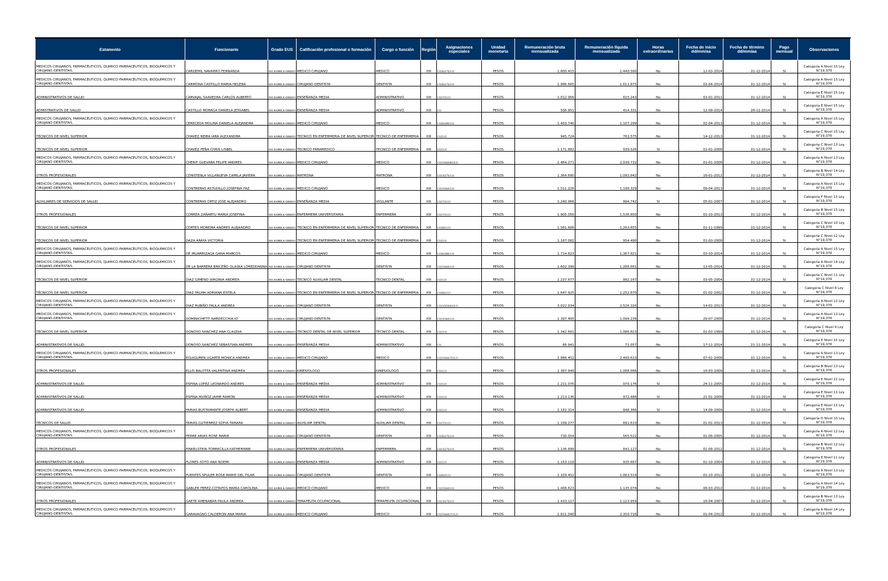| Estamento | Funcionario | Grado EUS | Calificación profesional o formación | Cargo o función | Región | Asignaciones especiales | Unidad monetaria | Remuneración bruta mensualizada | Remuneración líquida mensualizada | Horas extraordinarias | Fecha de inicio dd/mm/aa | Fecha de término dd/mm/aa | Pago mensual | Observaciones |
| --- | --- | --- | --- | --- | --- | --- | --- | --- | --- | --- | --- | --- | --- | --- |
| MEDICOS CIRUJANOS, FARMACÉUTICOS, QUIMICO-FARMACÉUTICOS, BIOQUÍMICOS Y CIRUJANO-DENTISTAS. | CARDEMIL NAVARRO FERNANDA | NO ASIMILA GRADO | MEDICO CIRUJANO | MEDICO | XIII | (1)(6)(7)(12) | PESOS | 1.800.415 | 1.440.580 | No | 12-03-2014 | 31-12-2014 | SI | Categoría A Nivel 15 Ley N°19,378 |
| MEDICOS CIRUJANOS, FARMACÉUTICOS, QUIMICO-FARMACÉUTICOS, BIOQUÍMICOS Y CIRUJANO-DENTISTAS. | CARMONA CASTILLO MARIA HELENA | NO ASIMILA GRADO | CIRUJANO DENTISTA | DENTISTA | XIII | (1)(6)(7)(12) | PESOS | 1.986.605 | 1.611.875 | No | 03-04-2014 | 31-12-2014 | SI | Categoría A Nivel 15 Ley N°19,378 |
| ADMINISTRATIVOS DE SALUD | CARVAJAL SAAVEDRA CARLOS ALBERTO | NO ASIMILA GRADO | ENSEÑANZA MEDIA | ADMINISTRATIVO | XIII | (1)(7)(12) | PESOS | 1.012.956 | 815.243 | No | 03-01-2011 | 31-12-2014 | SI | Categoría E Nivel 15 Ley N°19,378 |
| ADMISTRATIVOS DE SALUD | CASTILLO MORAGA DANIELA JESSABEL | NO ASIMILA GRADO | ENSEÑANZA MEDIA | ADMINISTRATIVO | XIII | (1) | PESOS | 506.951 | 414.331 | No | 12-09-2014 | 28-11-2014 | SI | Categoría E Nivel 15 Ley N°19,378 |
| MEDICOS CIRUJANOS, FARMACÉUTICOS, QUIMICO-FARMACÉUTICOS, BIOQUÍMICOS Y CIRUJANO-DENTISTAS. | CERECEDA MOLINA DANIELA ALEJANDRA | NO ASIMILA GRADO | MEDICO CIRUJANO | MEDICO | XIII | (1)(6)(8)(12) | PESOS | 1.403.746 | 1.107.299 | No | 02-04-2013 | 31-12-2014 | SI | Categoría A Nivel 15 Ley N°19,378 |
| TÉCNICOS DE NIVEL SUPERIOR | CHAVEZ NEIRA IARA ALEXANDRA | NO ASIMILA GRADO | TECNICO EN ENFERMERIA DE NIVEL SUPERIOR | TECNICO DE ENFERMERIA | XIII | (1)(12) | PESOS | 945.724 | 763.575 | No | 14-12-2013 | 31-12-2014 | SI | Categoría C Nivel 15 Ley N°19,378 |
| TÉCNICOS DE NIVEL SUPERIOR | CHAVEZ PEÑA CHRIS LISBEL | NO ASIMILA GRADO | TECNICO PARAMEDICO | TECNICO DE ENFERMERIA | XIII | (1)(12) | PESOS | 1.171.882 | 939.526 | SI | 01-01-2008 | 31-12-2014 | SI | Categoría C Nivel 13 Ley N°19,378 |
| MEDICOS CIRUJANOS, FARMACÉUTICOS, QUIMICO-FARMACÉUTICOS, BIOQUÍMICOS Y CIRUJANO-DENTISTAS. | CHERIT GUEVARA FELIPE ANDRES | NO ASIMILA GRADO | MEDICO CIRUJANO | MEDICO | XIII | (1)(3)(6)(8)(12) | PESOS | 2.464.271 | 2.039.732 | No | 01-01-2008 | 31-12-2014 | SI | Categoría A Nivel 13 Ley N°19,378 |
| OTROS PROFESIONALES | CONSTENLA VILLANUEVA CAMILA JAVIERA | NO ASIMILA GRADO | MATRONA | MATRONA | XIII | (1)(3)(7)(12) | PESOS | 1.364.690 | 1.093.842 | No | 16-01-2012 | 31-12-2014 | SI | Categoría B Nivel 14 Ley N°19,378 |
| MEDICOS CIRUJANOS, FARMACÉUTICOS, QUIMICO-FARMACÉUTICOS, BIOQUÍMICOS Y CIRUJANO-DENTISTAS. | CONTRERAS ASTUDILLO JOSEFINA PAZ | NO ASIMILA GRADO | MEDICO CIRUJANO | MEDICO | XIII | (1)(3)(6)(12) | PESOS | 1.511.226 | 1.198.329 | No | 09-04-2013 | 31-12-2014 | SI | Categoría A Nivel 15 Ley N°19,378 |
| AUXILIARES DE SERVICIOS DE SALUD | CONTRERAS ORTIZ JOSE ALEJANDRO | NO ASIMILA GRADO | ENSEÑANZA MEDIA | VIGILANTE | XIII | (1)(7)(12) | PESOS | 1.240.966 | 994.742 | SI | 05-01-2007 | 31-12-2014 | SI | Categoría F Nivel 13 Ley N°19,378 |
| OTROS PROFESIONALES | CORREA ZAÑARTU MARIA JOSEFINA | NO ASIMILA GRADO | ENFERMERA UNIVERSITARIA | ENFERMERA | XIII | (1)(7)(12) | PESOS | 1.905.056 | 1.536.850 | No | 01-10-2013 | 31-12-2014 | SI | Categoría B Nivel 15 Ley N°19,378 |
| TÉCNICOS DE NIVEL SUPERIOR | CORTES MOREIRA ANDRES ALEJANDRO | NO ASIMILA GRADO | TECNICO EN ENFERMERIA DE NIVEL SUPERIOR | TECNICO DE ENFERMERIA | XIII | (1)(8)(12) | PESOS | 1.581.606 | 1.263.655 | No | 01-11-1999 | 31-12-2014 | SI | Categoría C Nivel 10 Ley N°19,378 |
| TÉCNICOS DE NIVEL SUPERIOR | DAZA ARAYA VICTORIA | NO ASIMILA GRADO | TECNICO EN ENFERMERIA DE NIVEL SUPERIOR | TECNICO DE ENFERMERIA | XIII | (1)(12) | PESOS | 1.187.082 | 954.490 | No | 01-03-2008 | 31-12-2014 | SI | Categoría C Nivel 12 Ley N°19,378 |
| MEDICOS CIRUJANOS, FARMACÉUTICOS, QUIMICO-FARMACÉUTICOS, BIOQUÍMICOS Y CIRUJANO-DENTISTAS. | DE IRUARRIZAGA GANA MARCOS | NO ASIMILA GRADO | MEDICO CIRUJANO | MEDICO | XIII | (1)(6)(8)(12) | PESOS | 1.714.823 | 1.367.821 | No | 03-10-2014 | 31-12-2014 | SI | Categoría A Nivel 15 Ley N°19,378 |
| MEDICOS CIRUJANOS, FARMACÉUTICOS, QUIMICO-FARMACÉUTICOS, BIOQUÍMICOS Y CIRUJANO-DENTISTAS. | DE LA BARRERA BRICEÑO OLASKA LOREDDANNA | NO ASIMILA GRADO | CIRUJANO DENTISTA | DENTISTA | XIII | (1)(3)(6)(12) | PESOS | 1.602.399 | 1.286.661 | No | 13-05-2014 | 31-12-2014 | SI | Categoría A Nivel 14 Ley N°19,378 |
| TÉCNICOS DE NIVEL SUPERIOR | DIAZ GIMENO VIRGINIA ANDREA | NO ASIMILA GRADO | TECNICO AUXILIAR DENTAL | TECNICO DENTAL | XIII | (1)(12) | PESOS | 1.237.677 | 992.167 | No | 03-05-2004 | 31-12-2014 | SI | Categoría C Nivel 11 Ley N°19,378 |
| TÉCNICOS DE NIVEL SUPERIOR | DIAZ PALMA ADRIANA ESTELA | NO ASIMILA GRADO | TECNICO EN ENFERMERIA DE NIVEL SUPERIOR | TECNICO DE ENFERMERIA | XIII | (1)(8)(12) | PESOS | 1.647.925 | 1.252.870 | No | 01-02-2002 | 31-12-2014 | SI | Categoría C Nivel 8 Ley N°19,378 |
| MEDICOS CIRUJANOS, FARMACÉUTICOS, QUIMICO-FARMACÉUTICOS, BIOQUÍMICOS Y CIRUJANO-DENTISTAS. | DIAZ RUBIÑO PAULA ANDREA | NO ASIMILA GRADO | CIRUJANO DENTISTA | DENTISTA | XIII | (1)(3)(5)(6)(12) | PESOS | 3.022.934 | 2.526.326 | No | 14-01-2013 | 31-12-2014 | SI | Categoría A Nivel 12 Ley N°19,378 |
| MEDICOS CIRUJANOS, FARMACÉUTICOS, QUIMICO-FARMACÉUTICOS, BIOQUÍMICOS Y CIRUJANO-DENTISTAS. | DOMINICHETTI NARDECCHIA IO | NO ASIMILA GRADO | CIRUJANO DENTISTA | DENTISTA | XIII | (1)(3)(6)(12) | PESOS | 1.397.485 | 1.099.239 | No | 29-07-2008 | 31-12-2014 | SI | Categoría A Nivel 13 Ley N°19,378 |
| TÉCNICOS DE NIVEL SUPERIOR | DONOSO SANCHEZ ANA CLAUDIA | NO ASIMILA GRADO | TECNICO DENTAL DE NIVEL SUPERIOR | TECNICO DENTAL | XIII | (1)(12) | PESOS | 1.342.601 | 1.086.823 | No | 01-03-1999 | 31-12-2014 | SI | Categoría C Nivel 9 Ley N°19,378 |
| ADMINISTRATIVOS DE SALUD | DONOSO SANCHEZ SEBASTIAN ANDRES | NO ASIMILA GRADO | ENSEÑANZA MEDIA | ADMINISTRATIVO | XIII | (1) | PESOS | 86.941 | 71.057 | No | 17-11-2014 | 21-11-2014 | SI | Categoría E Nivel 15 Ley N°19,378 |
| MEDICOS CIRUJANOS, FARMACÉUTICOS, QUIMICO-FARMACÉUTICOS, BIOQUÍMICOS Y CIRUJANO-DENTISTAS. | EGUIGUREN UGARTE MONICA ANDREA | NO ASIMILA GRADO | MEDICO CIRUJANO | MEDICO | XIII | (1)(3)(6)(7)(12) | PESOS | 2.986.452 | 2.490.623 | No | 07-01-2008 | 31-12-2014 | SI | Categoría A Nivel 13 Ley N°19,378 |
| OTROS PROFESIONALES | ELLIS BALOTTA VALENTINA ANDREA | NO ASIMILA GRADO | KINESIOLOGO | KINESIOLOGO | XIII | (1)(12) | PESOS | 1.387.949 | 1.086.066 | No | 16-03-2009 | 31-12-2014 | SI | Categoría B Nivel 13 Ley N°19,378 |
| ADMINISTRATIVOS DE SALUD | ESPINA LOPEZ LEONARDO ANDRES | NO ASIMILA GRADO | ENSEÑANZA MEDIA | ADMINISTRATIVO | XIII | (1)(12) | PESOS | 1.211.076 | 970.176 | SI | 24-11-2005 | 31-12-2014 | SI | Categoría E Nivel 12 Ley N°19,378 |
| ADMINISTRATIVOS DE SALUD | ESPINA MUÑOZ JAIME RAMON | NO ASIMILA GRADO | ENSEÑANZA MEDIA | ADMINISTRATIVO | XIII | (1)(12) | PESOS | 1.213.136 | 972.486 | SI | 21-01-2008 | 31-12-2014 | SI | Categoría E Nivel 13 Ley N°19,378 |
| ADMINISTRATIVOS DE SALUD | FARIAS BUSTAMANTE JOSEPH ALBERT | NO ASIMILA GRADO | ENSEÑANZA MEDIA | ADMINISTRATIVO | XIII | (1)(12) | PESOS | 1.182.314 | 948.366 | SI | 14-09-2009 | 31-12-2014 | SI | Categoría E Nivel 13 Ley N°19,378 |
| TÉCNICOS DE SALUD | FARIAS GUTIERREZ SOFIA TAMARA | NO ASIMILA GRADO | AUXILIAR DENTAL | AUXILIAR DENTAL | XIII | (1)(7)(12) | PESOS | 1.109.277 | 891.633 | No | 01-01-2013 | 31-12-2014 | SI | Categoría D Nivel 15 Ley N°19,378 |
| MEDICOS CIRUJANOS, FARMACÉUTICOS, QUIMICO-FARMACÉUTICOS, BIOQUÍMICOS Y CIRUJANO-DENTISTAS. | FERRE ARIAS ROSE MARIE | NO ASIMILA GRADO | CIRUJANO DENTISTA | DENTISTA | XIII | (1)(6)(7)(12) | PESOS | 730.054 | 565.522 | No | 01-06-2005 | 31-12-2014 | SI | Categoría A Nivel 12 Ley N°19,378 |
| OTROS PROFESIONALES | FINKELSTEIN TORRECILLA KATHERINNE | NO ASIMILA GRADO | ENFERMERA UNIVERSITARIA | ENFERMERA | XIII | (1)(3)(7)(12) | PESOS | 1.136.898 | 841.127 | No | 01-08-2012 | 31-12-2014 | SI | Categoría B Nivel 12 Ley N°19,378 |
| ADMINISTRATIVOS DE SALUD | FLORES SOTO ANA NOEMI | NO ASIMILA GRADO | ENSEÑANZA MEDIA | ADMINISTRATIVO | XIII | (1)(12) | PESOS | 1.163.118 | 935.687 | No | 01-10-2004 | 31-12-2014 | SI | Categoría E Nivel 11 Ley N°19,378 |
| MEDICOS CIRUJANOS, FARMACÉUTICOS, QUIMICO-FARMACÉUTICOS, BIOQUÍMICOS Y CIRUJANO-DENTISTAS. | FUENTES SPULER ROSE MARIE DEL PILAR | NO ASIMILA GRADO | CIRUJANO DENTISTA | DENTISTA | XIII | (1)(6)(12) | PESOS | 1.329.452 | 1.063.514 | No | 01-10-2012 | 31-12-2014 | SI | Categoría A Nivel 13 Ley N°19,378 |
| MEDICOS CIRUJANOS, FARMACÉUTICOS, QUIMICO-FARMACÉUTICOS, BIOQUÍMICOS Y CIRUJANO-DENTISTAS. | GABLER PEREZ-COTAPOS MARIA CAROLINA | NO ASIMILA GRADO | MEDICO CIRUJANO | MEDICO | XIII | (1)(3)(6)(12) | PESOS | 1.408.623 | 1.135.074 | No | 06-03-2012 | 31-12-2014 | SI | Categoría A Nivel 14 Ley N°19,378 |
| OTROS PROFESIONALES | GAETE AMENABAR PAULA ANDREA | NO ASIMILA GRADO | TERAPEUTA OCUPACIONAL | TERAPEUTA OCUPACIONAL | XIII | (1)(3)(7)(12) | PESOS | 1.433.117 | 1.123.959 | No | 16-04-2007 | 31-12-2014 | SI | Categoría B Nivel 13 Ley N°19,378 |
| MEDICOS CIRUJANOS, FARMACÉUTICOS, QUIMICO-FARMACÉUTICOS, BIOQUÍMICOS Y CIRUJANO-DENTISTAS. | GARAVAGNO CALDERON ANA MARIA | NO ASIMILA GRADO | MEDICO CIRUJANO | MEDICO | XIII | (1)(3)(6)(7)(12) | PESOS | 2.811.040 | 2.350.716 | No | 01-04-2012 | 31-12-2014 | SI | Categoría A Nivel 14 Ley N°19,378 |